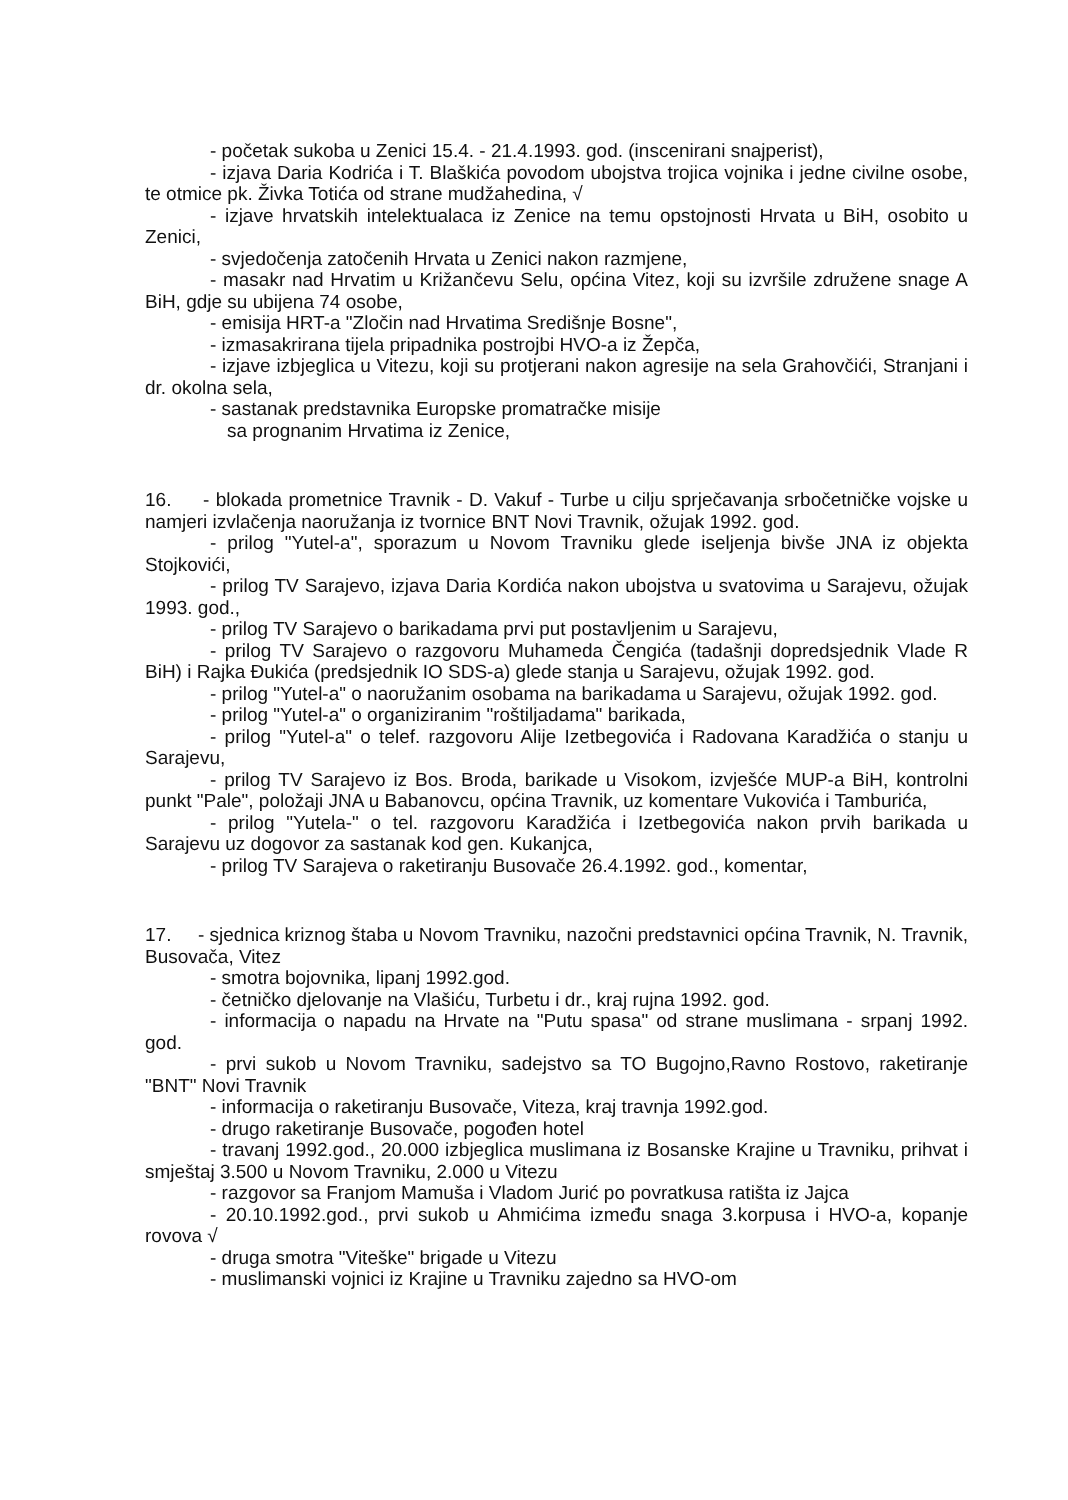- početak sukoba u Zenici 15.4. - 21.4.1993. god. (inscenirani snajperist),
- izjava Daria Kodrića i T. Blaškića povodom ubojstva trojica vojnika i jedne civilne osobe, te otmice pk. Živka Totića od strane mudžahedina, √
- izjave hrvatskih intelektualaca iz Zenice na temu opstojnosti Hrvata u BiH, osobito u Zenici,
- svjedočenja zatočenih Hrvata u Zenici nakon razmjene,
- masakr nad Hrvatim u Križančevu Selu, općina Vitez, koji su izvršile združene snage A BiH, gdje su ubijena 74 osobe,
- emisija HRT-a "Zločin nad Hrvatima Središnje Bosne",
- izmasakrirana tijela pripadnika postrojbi HVO-a iz Žepča,
- izjave izbjeglica u Vitezu, koji su protjerani nakon agresije na sela Grahovčići, Stranjani i dr. okolna sela,
- sastanak predstavnika Europske promatračke misije
sa prognanim Hrvatima iz Zenice,
16. - blokada prometnice Travnik - D. Vakuf - Turbe u cilju sprječavanja srbočetničke vojske u namjeri izvlačenja naoružanja iz tvornice BNT Novi Travnik, ožujak 1992. god.
- prilog "Yutel-a", sporazum u Novom Travniku glede iseljenja bivše JNA iz objekta Stojkovići,
- prilog TV Sarajevo, izjava Daria Kordića nakon ubojstva u svatovima u Sarajevu, ožujak 1993. god.,
- prilog TV Sarajevo o barikadama prvi put postavljenim u Sarajevu,
- prilog TV Sarajevo o razgovoru Muhameda Čengića (tadašnji dopredsjednik Vlade R BiH) i Rajka Đukića (predsjednik IO SDS-a) glede stanja u Sarajevu, ožujak 1992. god.
- prilog "Yutel-a" o naoružanim osobama na barikadama u Sarajevu, ožujak 1992. god.
- prilog "Yutel-a" o organiziranim "roštiljadama" barikada,
- prilog "Yutel-a" o telef. razgovoru Alije Izetbegovića i Radovana Karadžića o stanju u Sarajevu,
- prilog TV Sarajevo iz Bos. Broda, barikade u Visokom, izvješće MUP-a BiH, kontrolni punkt "Pale", položaji JNA u Babanovcu, općina Travnik, uz komentare Vukovića i Tamburića,
- prilog "Yutela-" o tel. razgovoru Karadžića i Izetbegovića nakon prvih barikada u Sarajevu uz dogovor za sastanak kod gen. Kukanjca,
- prilog TV Sarajeva o raketiranju Busovače 26.4.1992. god., komentar,
17. - sjednica kriznog štaba u Novom Travniku, nazočni predstavnici općina Travnik, N. Travnik, Busovača, Vitez
- smotra bojovnika, lipanj 1992.god.
- četničko djelovanje na Vlašiću, Turbetu i dr., kraj rujna 1992. god.
- informacija o napadu na Hrvate na "Putu spasa" od strane muslimana - srpanj 1992. god.
- prvi sukob u Novom Travniku, sadejstvo sa TO Bugojno,Ravno Rostovo, raketiranje "BNT" Novi Travnik
- informacija o raketiranju Busovače, Viteza, kraj travnja 1992.god.
- drugo raketiranje Busovače, pogođen hotel
- travanj 1992.god., 20.000 izbjeglica muslimana iz Bosanske Krajine u Travniku, prihvat i smještaj 3.500 u Novom Travniku, 2.000 u Vitezu
- razgovor sa Franjom Mamuša i Vladom Jurić po povratkusa ratišta iz Jajca
- 20.10.1992.god., prvi sukob u Ahmićima između snaga 3.korpusa i HVO-a, kopanje rovova √
- druga smotra "Viteške" brigade u Vitezu
- muslimanski vojnici iz Krajine u Travniku zajedno sa HVO-om